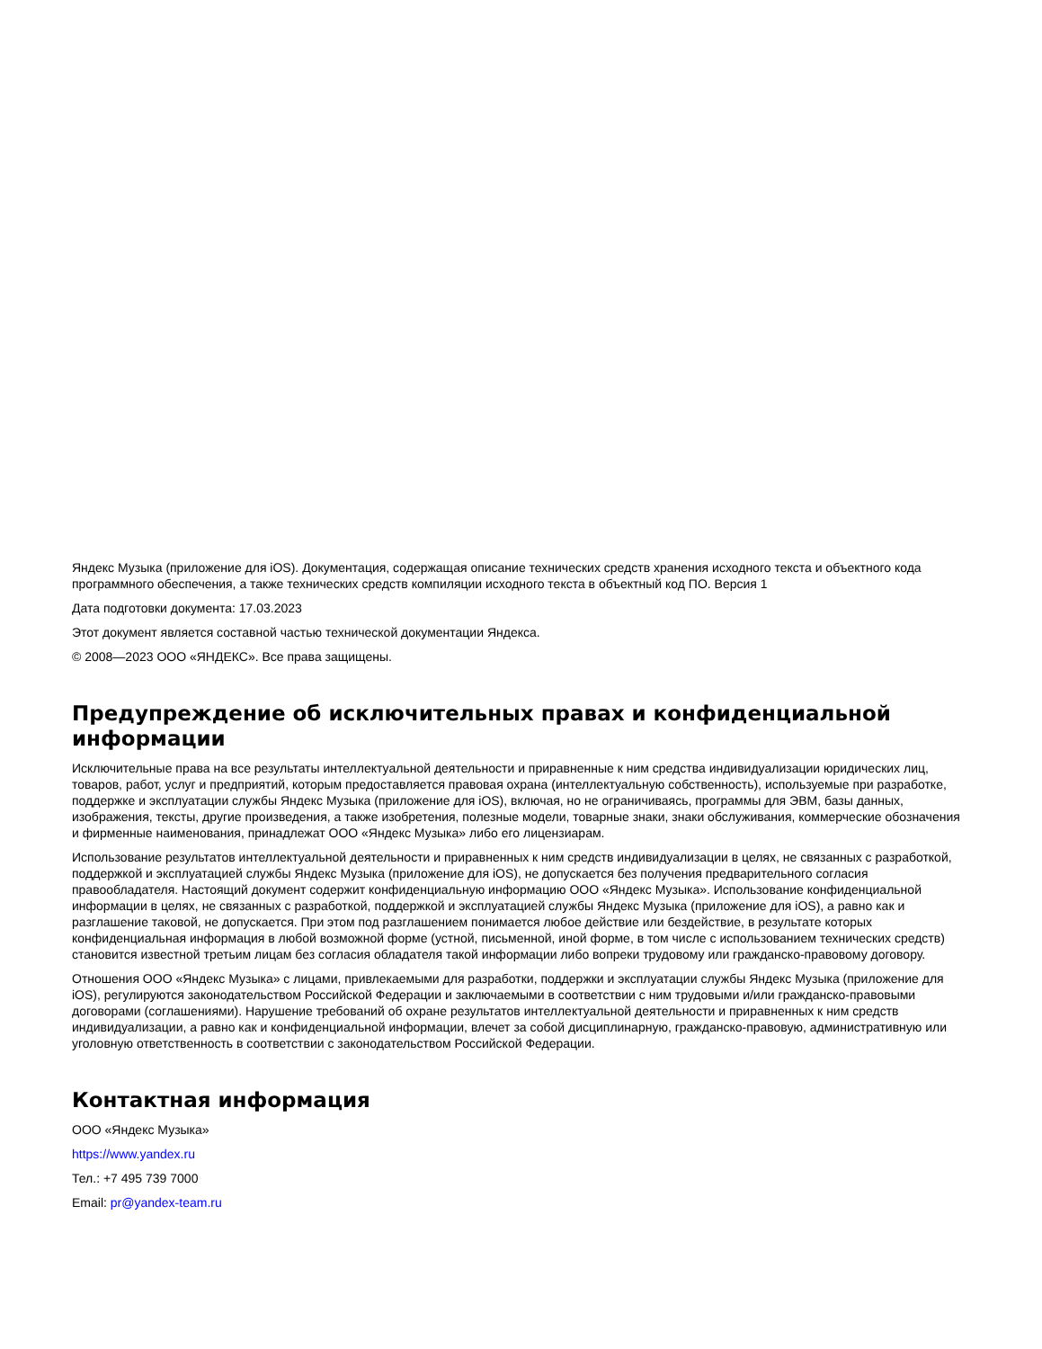Яндекс Музыка (приложение для iOS). Документация, содержащая описание технических средств хранения исходного текста и объектного кода программного обеспечения, а также технических средств компиляции исходного текста в объектный код ПО. Версия 1
Дата подготовки документа: 17.03.2023
Этот документ является составной частью технической документации Яндекса.
© 2008—2023 ООО «ЯНДЕКС». Все права защищены.
Предупреждение об исключительных правах и конфиденциальной информации
Исключительные права на все результаты интеллектуальной деятельности и приравненные к ним средства индивидуализации юридических лиц, товаров, работ, услуг и предприятий, которым предоставляется правовая охрана (интеллектуальную собственность), используемые при разработке, поддержке и эксплуатации службы Яндекс Музыка (приложение для iOS), включая, но не ограничиваясь, программы для ЭВМ, базы данных, изображения, тексты, другие произведения, а также изобретения, полезные модели, товарные знаки, знаки обслуживания, коммерческие обозначения и фирменные наименования, принадлежат ООО «Яндекс Музыка» либо его лицензиарам.
Использование результатов интеллектуальной деятельности и приравненных к ним средств индивидуализации в целях, не связанных с разработкой, поддержкой и эксплуатацией службы Яндекс Музыка (приложение для iOS), не допускается без получения предварительного согласия правообладателя. Настоящий документ содержит конфиденциальную информацию ООО «Яндекс Музыка». Использование конфиденциальной информации в целях, не связанных с разработкой, поддержкой и эксплуатацией службы Яндекс Музыка (приложение для iOS), а равно как и разглашение таковой, не допускается. При этом под разглашением понимается любое действие или бездействие, в результате которых конфиденциальная информация в любой возможной форме (устной, письменной, иной форме, в том числе с использованием технических средств) становится известной третьим лицам без согласия обладателя такой информации либо вопреки трудовому или гражданско-правовому договору.
Отношения ООО «Яндекс Музыка» с лицами, привлекаемыми для разработки, поддержки и эксплуатации службы Яндекс Музыка (приложение для iOS), регулируются законодательством Российской Федерации и заключаемыми в соответствии с ним трудовыми и/или гражданско-правовыми договорами (соглашениями). Нарушение требований об охране результатов интеллектуальной деятельности и приравненных к ним средств индивидуализации, а равно как и конфиденциальной информации, влечет за собой дисциплинарную, гражданско-правовую, административную или уголовную ответственность в соответствии с законодательством Российской Федерации.
Контактная информация
ООО «Яндекс Музыка»
https://www.yandex.ru
Тел.: +7 495 739 7000
Email: pr@yandex-team.ru